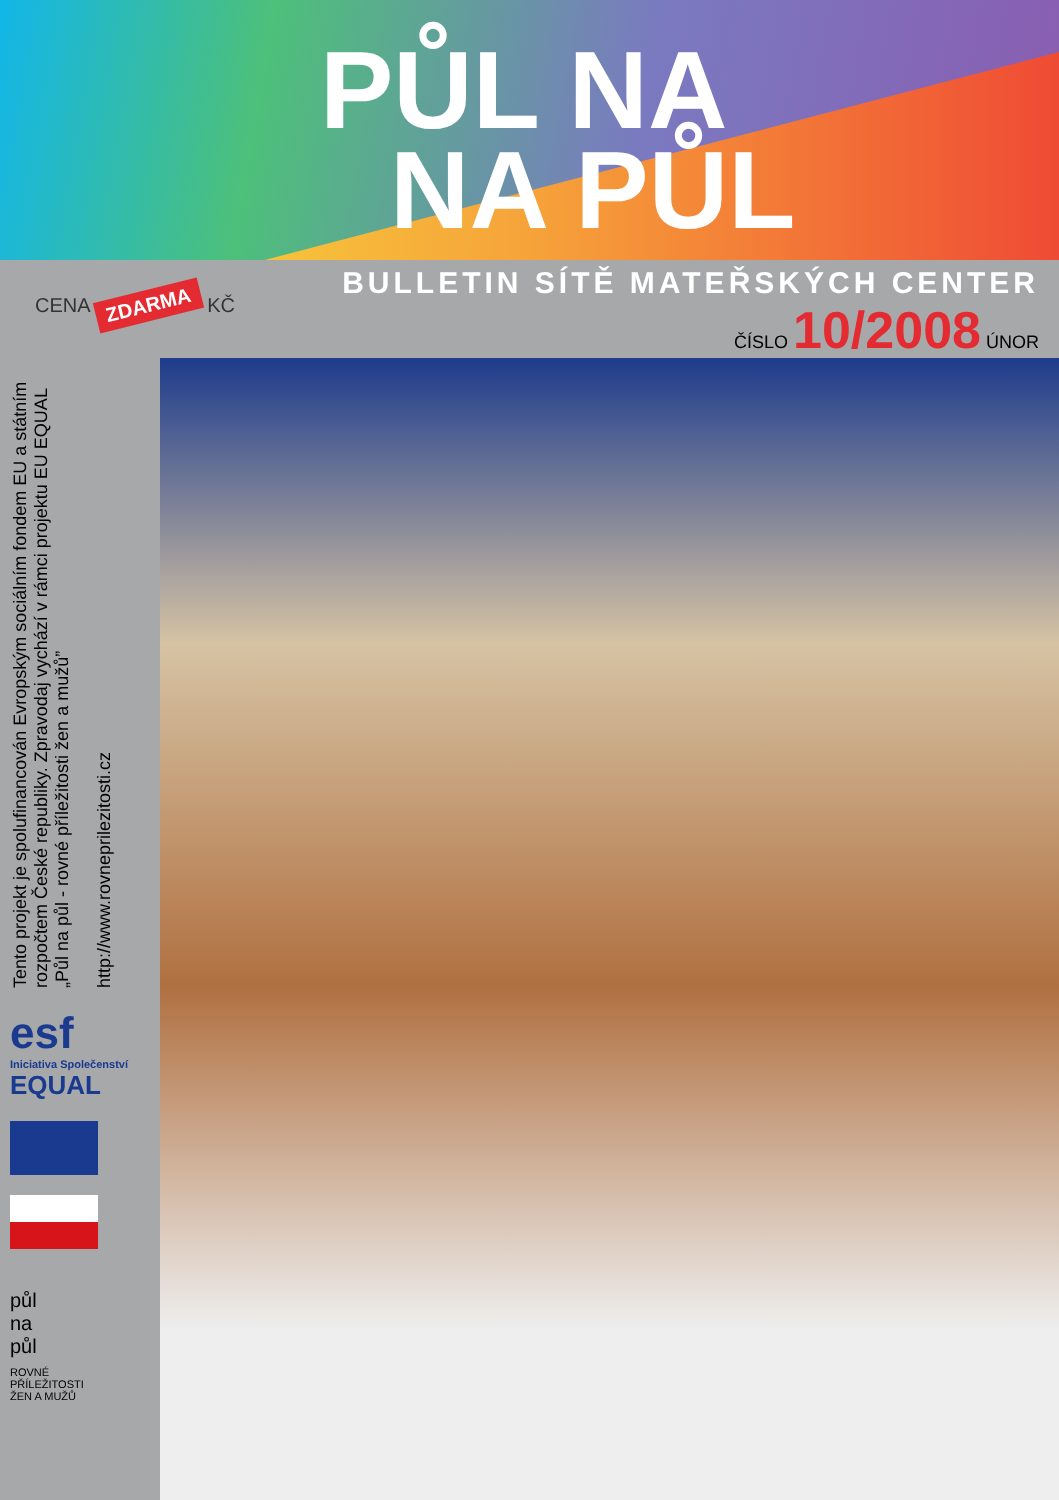PŮL NA
NA PŮL
CENA ZDARMA KČ
BULLETIN SÍTĚ MATEŘSKÝCH CENTER
ČÍSLO 10/2008 ÚNOR
Tento projekt je spolufinancován Evropským sociálním fondem EU a státním rozpočtem České republiky. Zpravodaj vychází v rámci projektu EU EQUAL „Půl na půl - rovné příležitosti žen a mužů”
http://www.rovneprilezitosti.cz
esf
Iniciativa Společenství
EQUAL
půl
na
půl
ROVNÉ
PŘÍLEŽITOSTI
ŽEN A MUŽŮ